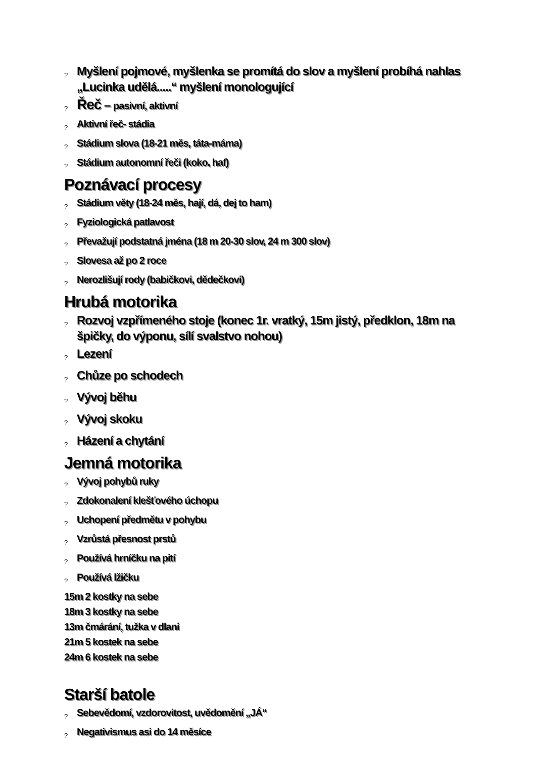? Myšlení pojmové, myšlenka se promítá do slov a myšlení probíhá nahlas „Lucinka udělá.....“ myšlení monologující
? Řeč – pasivní, aktivní
? Aktivní řeč- stádia
? Stádium slova (18-21 měs, táta-máma)
? Stádium autonomní řeči (koko, haf)
Poznávací procesy
? Stádium věty (18-24 měs, hají, dá, dej to ham)
? Fyziologická patlavost
? Převažují podstatná jména (18 m 20-30 slov, 24 m 300 slov)
? Slovesa až po 2 roce
? Nerozlišují rody (babičkovi, dědečkovi)
Hrubá motorika
? Rozvoj vzpřímeného stoje (konec 1r. vratký, 15m jistý, předklon, 18m na špičky, do výponu, sílí svalstvo nohou)
? Lezení
? Chůze po schodech
? Vývoj běhu
? Vývoj skoku
? Házení a chytání
Jemná motorika
? Vývoj pohybů ruky
? Zdokonalení klešťového úchopu
? Uchopení předmětu v pohybu
? Vzrůstá přesnost prstů
? Používá hrníčku na pití
? Používá lžičku
15m 2 kostky na sebe
18m 3 kostky na sebe
13m čmárání, tužka v dlani
21m 5 kostek na sebe
24m 6 kostek na sebe
Starší batole
? Sebevědomí, vzdorovitost, uvědomění „JÁ“
? Negativismus asi do 14 měsíce